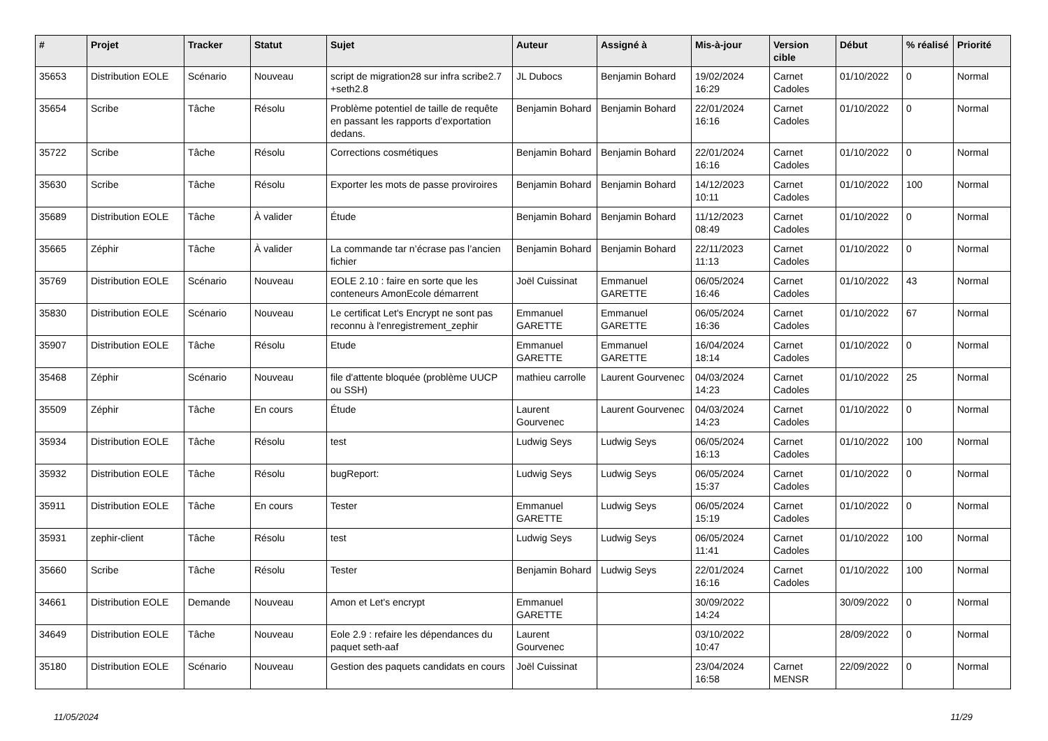| # | Projet | Tracker | Statut | Sujet | Auteur | Assigné à | Mis-à-jour | Version cible | Début | % réalisé | Priorité |
| --- | --- | --- | --- | --- | --- | --- | --- | --- | --- | --- | --- |
| 35653 | Distribution EOLE | Scénario | Nouveau | script de migration28 sur infra scribe2.7 +seth2.8 | JL Dubocs | Benjamin Bohard | 19/02/2024 16:29 | Carnet Cadoles | 01/10/2022 | 0 | Normal |
| 35654 | Scribe | Tâche | Résolu | Problème potentiel de taille de requête en passant les rapports d’exportation dedans. | Benjamin Bohard | Benjamin Bohard | 22/01/2024 16:16 | Carnet Cadoles | 01/10/2022 | 0 | Normal |
| 35722 | Scribe | Tâche | Résolu | Corrections cosmétiques | Benjamin Bohard | Benjamin Bohard | 22/01/2024 16:16 | Carnet Cadoles | 01/10/2022 | 0 | Normal |
| 35630 | Scribe | Tâche | Résolu | Exporter les mots de passe proviroires | Benjamin Bohard | Benjamin Bohard | 14/12/2023 10:11 | Carnet Cadoles | 01/10/2022 | 100 | Normal |
| 35689 | Distribution EOLE | Tâche | À valider | Étude | Benjamin Bohard | Benjamin Bohard | 11/12/2023 08:49 | Carnet Cadoles | 01/10/2022 | 0 | Normal |
| 35665 | Zéphir | Tâche | À valider | La commande tar n’écrase pas l’ancien fichier | Benjamin Bohard | Benjamin Bohard | 22/11/2023 11:13 | Carnet Cadoles | 01/10/2022 | 0 | Normal |
| 35769 | Distribution EOLE | Scénario | Nouveau | EOLE 2.10 : faire en sorte que les conteneurs AmonEcole démarrent | Joël Cuissinat | Emmanuel GARETTE | 06/05/2024 16:46 | Carnet Cadoles | 01/10/2022 | 43 | Normal |
| 35830 | Distribution EOLE | Scénario | Nouveau | Le certificat Let's Encrypt ne sont pas reconnu à l'enregistrement_zephir | Emmanuel GARETTE | Emmanuel GARETTE | 06/05/2024 16:36 | Carnet Cadoles | 01/10/2022 | 67 | Normal |
| 35907 | Distribution EOLE | Tâche | Résolu | Etude | Emmanuel GARETTE | Emmanuel GARETTE | 16/04/2024 18:14 | Carnet Cadoles | 01/10/2022 | 0 | Normal |
| 35468 | Zéphir | Scénario | Nouveau | file d'attente bloquée (problème UUCP ou SSH) | mathieu carrolle | Laurent Gourvenec | 04/03/2024 14:23 | Carnet Cadoles | 01/10/2022 | 25 | Normal |
| 35509 | Zéphir | Tâche | En cours | Étude | Laurent Gourvenec | Laurent Gourvenec | 04/03/2024 14:23 | Carnet Cadoles | 01/10/2022 | 0 | Normal |
| 35934 | Distribution EOLE | Tâche | Résolu | test | Ludwig Seys | Ludwig Seys | 06/05/2024 16:13 | Carnet Cadoles | 01/10/2022 | 100 | Normal |
| 35932 | Distribution EOLE | Tâche | Résolu | bugReport: | Ludwig Seys | Ludwig Seys | 06/05/2024 15:37 | Carnet Cadoles | 01/10/2022 | 0 | Normal |
| 35911 | Distribution EOLE | Tâche | En cours | Tester | Emmanuel GARETTE | Ludwig Seys | 06/05/2024 15:19 | Carnet Cadoles | 01/10/2022 | 0 | Normal |
| 35931 | zephir-client | Tâche | Résolu | test | Ludwig Seys | Ludwig Seys | 06/05/2024 11:41 | Carnet Cadoles | 01/10/2022 | 100 | Normal |
| 35660 | Scribe | Tâche | Résolu | Tester | Benjamin Bohard | Ludwig Seys | 22/01/2024 16:16 | Carnet Cadoles | 01/10/2022 | 100 | Normal |
| 34661 | Distribution EOLE | Demande | Nouveau | Amon et Let's encrypt | Emmanuel GARETTE | | 30/09/2022 14:24 | | 30/09/2022 | 0 | Normal |
| 34649 | Distribution EOLE | Tâche | Nouveau | Eole 2.9 : refaire les dépendances du paquet seth-aaf | Laurent Gourvenec | | 03/10/2022 10:47 | | 28/09/2022 | 0 | Normal |
| 35180 | Distribution EOLE | Scénario | Nouveau | Gestion des paquets candidats en cours | Joël Cuissinat | | 23/04/2024 16:58 | Carnet MENSR | 22/09/2022 | 0 | Normal |
11/05/2024 11/29